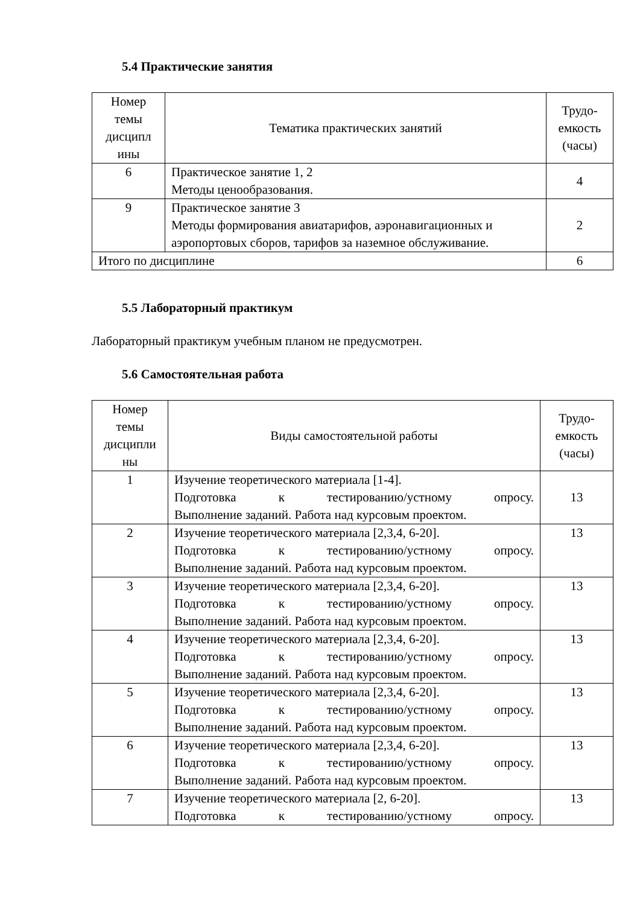5.4 Практические занятия
| Номер темы дисципл ины | Тематика практических занятий | Трудо-емкость (часы) |
| --- | --- | --- |
| 6 | Практическое занятие 1, 2 Методы ценообразования. | 4 |
| 9 | Практическое занятие 3 Методы формирования авиатарифов, аэронавигационных и аэропортовых сборов, тарифов за наземное обслуживание. | 2 |
| Итого по дисциплине | | 6 |
5.5 Лабораторный практикум
Лабораторный практикум учебным планом не предусмотрен.
5.6 Самостоятельная работа
| Номер темы дисципли ны | Виды самостоятельной работы | Трудо-емкость (часы) |
| --- | --- | --- |
| 1 | Изучение теоретического материала [1-4]. Подготовка к тестированию/устному опросу. Выполнение заданий. Работа над курсовым проектом. | 13 |
| 2 | Изучение теоретического материала [2,3,4, 6-20]. Подготовка к тестированию/устному опросу. Выполнение заданий. Работа над курсовым проектом. | 13 |
| 3 | Изучение теоретического материала [2,3,4, 6-20]. Подготовка к тестированию/устному опросу. Выполнение заданий. Работа над курсовым проектом. | 13 |
| 4 | Изучение теоретического материала [2,3,4, 6-20]. Подготовка к тестированию/устному опросу. Выполнение заданий. Работа над курсовым проектом. | 13 |
| 5 | Изучение теоретического материала [2,3,4, 6-20]. Подготовка к тестированию/устному опросу. Выполнение заданий. Работа над курсовым проектом. | 13 |
| 6 | Изучение теоретического материала [2,3,4, 6-20]. Подготовка к тестированию/устному опросу. Выполнение заданий. Работа над курсовым проектом. | 13 |
| 7 | Изучение теоретического материала [2, 6-20]. Подготовка к тестированию/устному опросу. | 13 |